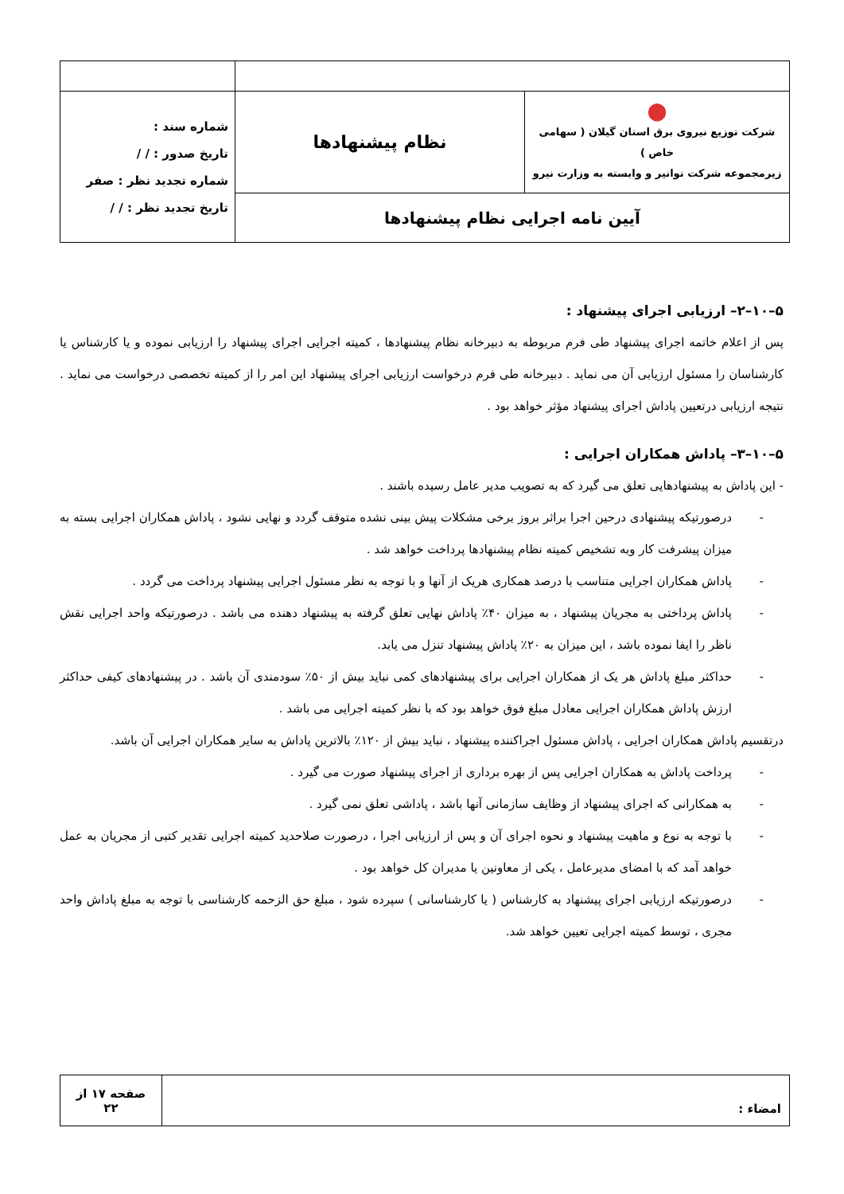| ⬤ شرکت توزیع نیروی برق استان گیلان ( سهامی خاص ) زیرمجموعه شرکت توانیر و وابسته به وزارت نیرو | نظام پیشنهادها | شماره سند : تاریخ صدور : / / شماره تجدید نظر : صفر تاریخ تجدید نظر : / / |
| آیین نامه اجرایی نظام پیشنهادها | | |
۵–۱۰–۲– ارزیابی اجرای پیشنهاد :
پس از اعلام خاتمه اجرای پیشنهاد طی فرم مربوطه به دبیرخانه نظام پیشنهادها ، کمیته اجرایی اجرای پیشنهاد را ارزیابی نموده و یا کارشناس یا کارشناسان را مسئول ارزیابی آن می نماید . دبیرخانه طی فرم درخواست ارزیابی اجرای پیشنهاد این امر را از کمیته تخصصی درخواست می نماید . نتیجه ارزیابی درتعیین پاداش اجرای پیشنهاد مؤثر خواهد بود .
۵–۱۰–۳– پاداش همکاران اجرایی :
- این پاداش به پیشنهادهایی تعلق می گیرد که به تصویب مدیر عامل رسیده باشند .
- درصورتیکه پیشنهادی درحین اجرا براثر بروز برخی مشکلات پیش بینی نشده متوقف گردد و نهایی نشود ، پاداش همکاران اجرایی بسته به میزان پیشرفت کار وبه تشخیص کمیته نظام پیشنهادها پرداخت خواهد شد .
- پاداش همکاران اجرایی متناسب با درصد همکاری هریک از آنها و با توجه به نظر مسئول اجرایی پیشنهاد پرداخت می گردد .
- پاداش پرداختی به مجریان پیشنهاد ، به میزان ۴۰٪ پاداش نهایی تعلق گرفته به پیشنهاد دهنده می باشد . درصورتیکه واحد اجرایی نقش ناظر را ایفا نموده باشد ، این میزان به ۲۰٪ پاداش پیشنهاد تنزل می یابد.
- حداکثر مبلغ پاداش هر یک از همکاران اجرایی برای پیشنهادهای کمی نباید بیش از ۵۰٪ سودمندی آن باشد . در پیشنهادهای کیفی حداکثر ارزش پاداش همکاران اجرایی معادل مبلغ فوق خواهد بود که با نظر کمیته اجرایی می باشد .
درتقسیم پاداش همکاران اجرایی ، پاداش مسئول اجراکننده پیشنهاد ، نباید بیش از ۱۲۰٪ بالاترین پاداش به سایر همکاران اجرایی آن باشد.
- پرداخت پاداش به همکاران اجرایی پس از بهره برداری از اجرای پیشنهاد صورت می گیرد .
- به همکارانی که اجرای پیشنهاد از وظایف سازمانی آنها باشد ، پاداشی تعلق نمی گیرد .
- با توجه به نوع و ماهیت پیشنهاد و نحوه اجرای آن و پس از ارزیابی اجرا ، درصورت صلاحدید کمیته اجرایی تقدیر کتبی از مجریان به عمل خواهد آمد که با امضای مدیرعامل ، یکی از معاونین یا مدیران کل خواهد بود .
- درصورتیکه ارزیابی اجرای پیشنهاد به کارشناس ( یا کارشناسانی ) سپرده شود ، مبلغ حق الزحمه کارشناسی با توجه به مبلغ پاداش واحد مجری ، توسط کمیته اجرایی تعیین خواهد شد.
| امضاء : | صفحه ۱۷ از ۲۲ |